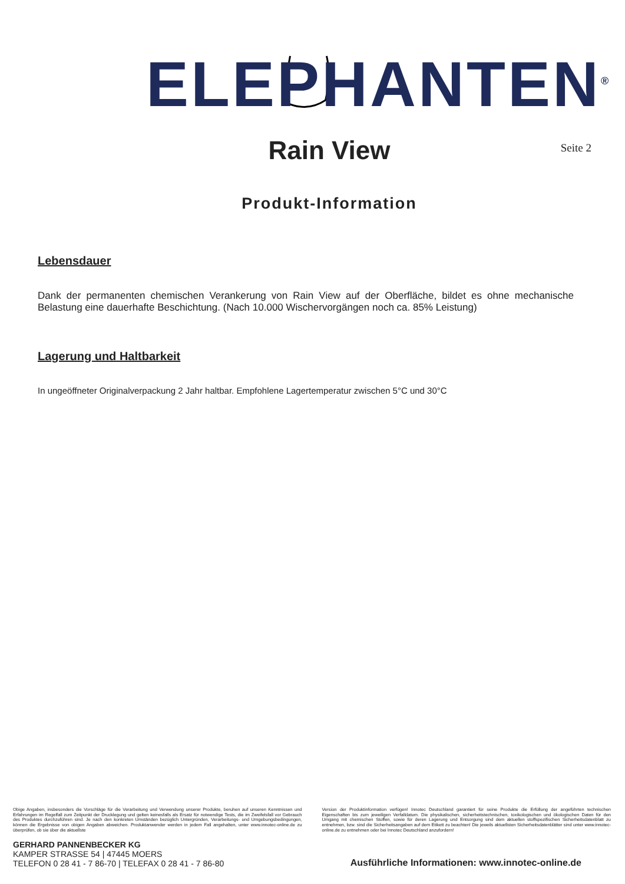ELEPHANTEN<sup>®</sup>
Rain View
Seite 2
Produkt-Information
Lebensdauer
Dank der permanenten chemischen Verankerung von Rain View auf der Oberfläche, bildet es ohne mechanische Belastung eine dauerhafte Beschichtung. (Nach 10.000 Wischervorgängen noch ca. 85% Leistung)
Lagerung und Haltbarkeit
In ungeöffneter Originalverpackung 2 Jahr haltbar. Empfohlene Lagertemperatur zwischen 5°C und 30°C
Obige Angaben, insbesonders die Vorschläge für die Verarbeitung und Verwendung unserer Produkte, beruhen auf unseren Kenntnissen und Erfahrungen im Regelfall zum Zeitpunkt der Drucklegung und gelten keinesfalls als Ersatz für notwendige Tests, die im Zweifelsfall vor Gebrauch des Produktes durchzuführen sind. Je nach den konkreten Umständen bezüglich Untergründen, Verarbeitungs- und Umgebungsbedingungen, können die Ergebnisse von obigen Angaben abweichen. Produktanwender werden in jedem Fall angehalten, unter www.innotec-online.de zu überprüfen, ob sie über die aktuellste
Version der Produktinformation verfügen! Innotec Deutschland garantiert für seine Produkte die Erfüllung der angeführten technischen Eigenschaften bis zum jeweiligen Verfalldatum. Die physikalischen, sicherheitstechnischen, toxikologischen und ökologischen Daten für den Umgang mit chemischen Stoffen, sowie für deren Lagerung und Entsorgung sind dem aktuellen stoffspezifischen Sicherheitsdatenblatt zu entnehmen, bzw. sind die Sicherheitsangaben auf dem Etikett zu beachten! Die jeweils aktuellsten Sicherheitsdatenblätter sind unter www.innotec-online.de zu entnehmen oder bei Innotec Deutschland anzufordern!
GERHARD PANNENBECKER KG
KAMPER STRASSE 54 | 47445 MOERS
TELEFON 0 28 41 - 7 86-70 | TELEFAX 0 28 41 - 7 86-80
Ausführliche Informationen: www.innotec-online.de